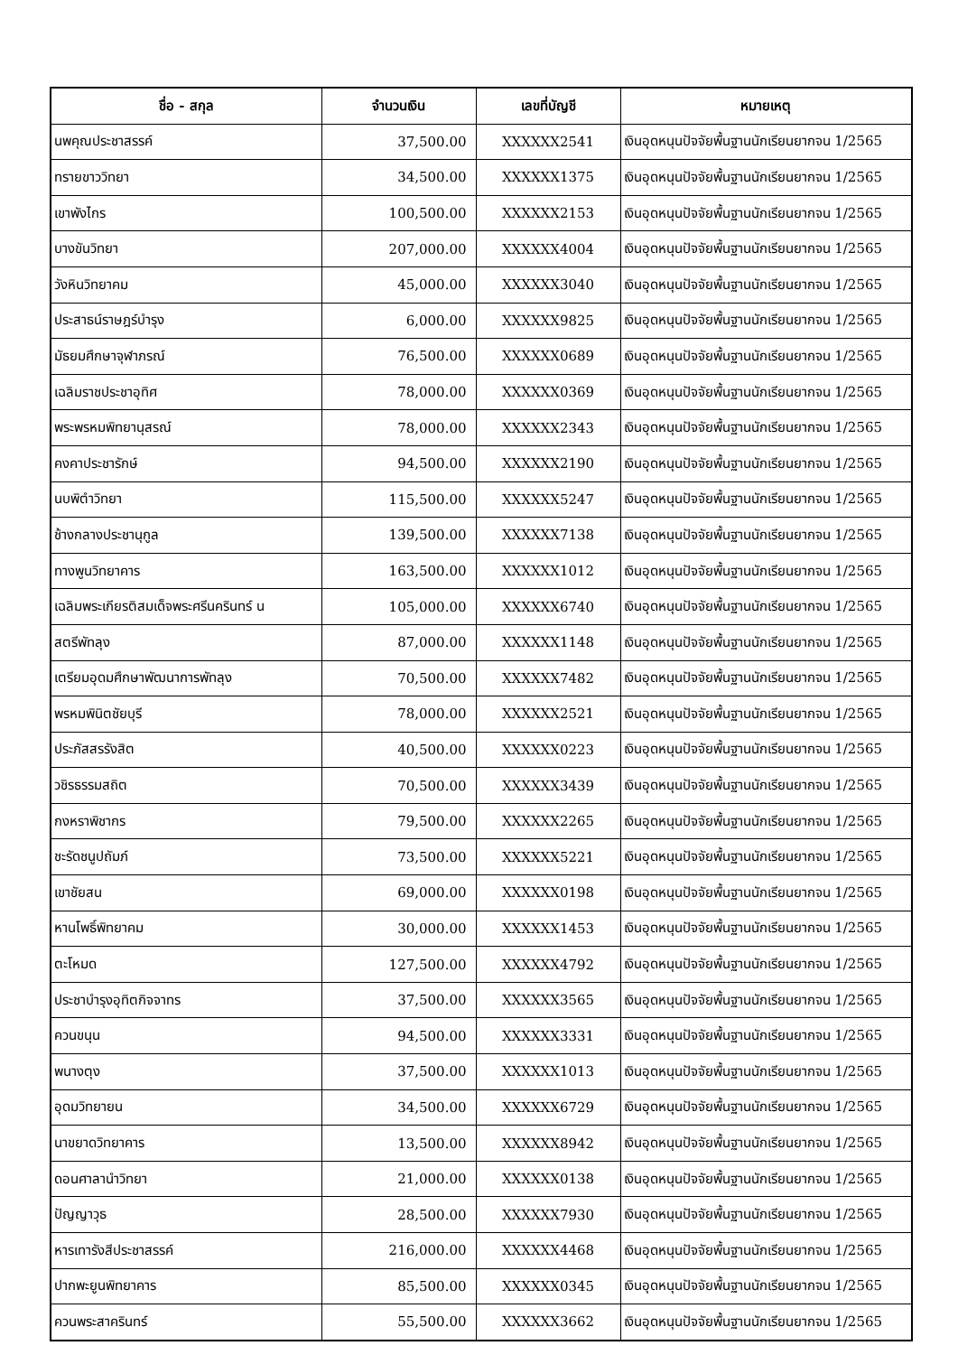| ชื่อ - สกุล | จำนวนเงิน | เลขที่บัญชี | หมายเหตุ |
| --- | --- | --- | --- |
| นพคุณประชาสรรค์ | 37,500.00 | XXXXXX2541 | เงินอุดหนุนปัจจัยพื้นฐานนักเรียนยากจน 1/2565 |
| ทรายขาววิทยา | 34,500.00 | XXXXXX1375 | เงินอุดหนุนปัจจัยพื้นฐานนักเรียนยากจน 1/2565 |
| เขาพังไกร | 100,500.00 | XXXXXX2153 | เงินอุดหนุนปัจจัยพื้นฐานนักเรียนยากจน 1/2565 |
| บางขันวิทยา | 207,000.00 | XXXXXX4004 | เงินอุดหนุนปัจจัยพื้นฐานนักเรียนยากจน 1/2565 |
| วังหินวิทยาคม | 45,000.00 | XXXXXX3040 | เงินอุดหนุนปัจจัยพื้นฐานนักเรียนยากจน 1/2565 |
| ประสาธน์ราษฎร์บำรุง | 6,000.00 | XXXXXX9825 | เงินอุดหนุนปัจจัยพื้นฐานนักเรียนยากจน 1/2565 |
| มัธยมศึกษาจุฬาภรณ์ | 76,500.00 | XXXXXX0689 | เงินอุดหนุนปัจจัยพื้นฐานนักเรียนยากจน 1/2565 |
| เฉลิมราชประชาอุทิศ | 78,000.00 | XXXXXX0369 | เงินอุดหนุนปัจจัยพื้นฐานนักเรียนยากจน 1/2565 |
| พระพรหมพิทยานุสรณ์ | 78,000.00 | XXXXXX2343 | เงินอุดหนุนปัจจัยพื้นฐานนักเรียนยากจน 1/2565 |
| คงคาประชารักษ์ | 94,500.00 | XXXXXX2190 | เงินอุดหนุนปัจจัยพื้นฐานนักเรียนยากจน 1/2565 |
| นบพิตำวิทยา | 115,500.00 | XXXXXX5247 | เงินอุดหนุนปัจจัยพื้นฐานนักเรียนยากจน 1/2565 |
| ช้างกลางประชานุกูล | 139,500.00 | XXXXXX7138 | เงินอุดหนุนปัจจัยพื้นฐานนักเรียนยากจน 1/2565 |
| ทางพูนวิทยาคาร | 163,500.00 | XXXXXX1012 | เงินอุดหนุนปัจจัยพื้นฐานนักเรียนยากจน 1/2565 |
| เฉลิมพระเกียรติสมเด็จพระศรีนครินทร์ น | 105,000.00 | XXXXXX6740 | เงินอุดหนุนปัจจัยพื้นฐานนักเรียนยากจน 1/2565 |
| สตรีพัทลุง | 87,000.00 | XXXXXX1148 | เงินอุดหนุนปัจจัยพื้นฐานนักเรียนยากจน 1/2565 |
| เตรียมอุดมศึกษาพัฒนาการพัทลุง | 70,500.00 | XXXXXX7482 | เงินอุดหนุนปัจจัยพื้นฐานนักเรียนยากจน 1/2565 |
| พรหมพินิตชัยบุรี | 78,000.00 | XXXXXX2521 | เงินอุดหนุนปัจจัยพื้นฐานนักเรียนยากจน 1/2565 |
| ประภัสสรรังสิต | 40,500.00 | XXXXXX0223 | เงินอุดหนุนปัจจัยพื้นฐานนักเรียนยากจน 1/2565 |
| วชิรธรรมสถิต | 70,500.00 | XXXXXX3439 | เงินอุดหนุนปัจจัยพื้นฐานนักเรียนยากจน 1/2565 |
| กงหราพิชากร | 79,500.00 | XXXXXX2265 | เงินอุดหนุนปัจจัยพื้นฐานนักเรียนยากจน 1/2565 |
| ชะรัดชนูปถัมภ์ | 73,500.00 | XXXXXX5221 | เงินอุดหนุนปัจจัยพื้นฐานนักเรียนยากจน 1/2565 |
| เขาชัยสน | 69,000.00 | XXXXXX0198 | เงินอุดหนุนปัจจัยพื้นฐานนักเรียนยากจน 1/2565 |
| หานโพธิ์พิทยาคม | 30,000.00 | XXXXXX1453 | เงินอุดหนุนปัจจัยพื้นฐานนักเรียนยากจน 1/2565 |
| ตะโหมด | 127,500.00 | XXXXXX4792 | เงินอุดหนุนปัจจัยพื้นฐานนักเรียนยากจน 1/2565 |
| ประชาบำรุงอุทิตกิจจาทร | 37,500.00 | XXXXXX3565 | เงินอุดหนุนปัจจัยพื้นฐานนักเรียนยากจน 1/2565 |
| ควนขนุน | 94,500.00 | XXXXXX3331 | เงินอุดหนุนปัจจัยพื้นฐานนักเรียนยากจน 1/2565 |
| พนางตุง | 37,500.00 | XXXXXX1013 | เงินอุดหนุนปัจจัยพื้นฐานนักเรียนยากจน 1/2565 |
| อุดมวิทยายน | 34,500.00 | XXXXXX6729 | เงินอุดหนุนปัจจัยพื้นฐานนักเรียนยากจน 1/2565 |
| นาขยาดวิทยาคาร | 13,500.00 | XXXXXX8942 | เงินอุดหนุนปัจจัยพื้นฐานนักเรียนยากจน 1/2565 |
| ดอนศาลานำวิทยา | 21,000.00 | XXXXXX0138 | เงินอุดหนุนปัจจัยพื้นฐานนักเรียนยากจน 1/2565 |
| ปัญญาวุธ | 28,500.00 | XXXXXX7930 | เงินอุดหนุนปัจจัยพื้นฐานนักเรียนยากจน 1/2565 |
| หารเทารังสีประชาสรรค์ | 216,000.00 | XXXXXX4468 | เงินอุดหนุนปัจจัยพื้นฐานนักเรียนยากจน 1/2565 |
| ปากพะยูนพิทยาคาร | 85,500.00 | XXXXXX0345 | เงินอุดหนุนปัจจัยพื้นฐานนักเรียนยากจน 1/2565 |
| ควนพระสาครินทร์ | 55,500.00 | XXXXXX3662 | เงินอุดหนุนปัจจัยพื้นฐานนักเรียนยากจน 1/2565 |